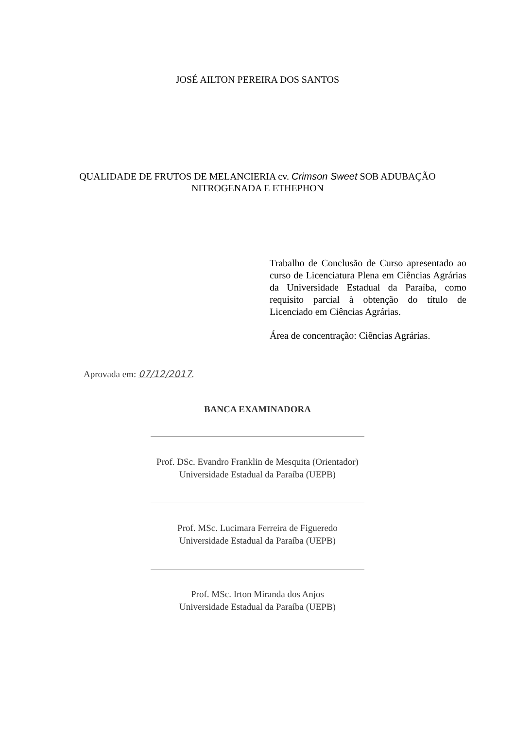JOSÉ AILTON PEREIRA DOS SANTOS
QUALIDADE DE FRUTOS DE MELANCIERIA cv. Crimson Sweet SOB ADUBAÇÃO
NITROGENADA E ETHEPHON
Trabalho de Conclusão de Curso apresentado ao curso de Licenciatura Plena em Ciências Agrárias da Universidade Estadual da Paraíba, como requisito parcial à obtenção do título de Licenciado em Ciências Agrárias.
Área de concentração: Ciências Agrárias.
Aprovada em: 07/12/2017.
BANCA EXAMINADORA
Prof. DSc. Evandro Franklin de Mesquita (Orientador)
Universidade Estadual da Paraíba (UEPB)
Prof. MSc. Lucimara Ferreira de Figueredo
Universidade Estadual da Paraíba (UEPB)
Prof. MSc. Irton Miranda dos Anjos
Universidade Estadual da Paraíba (UEPB)